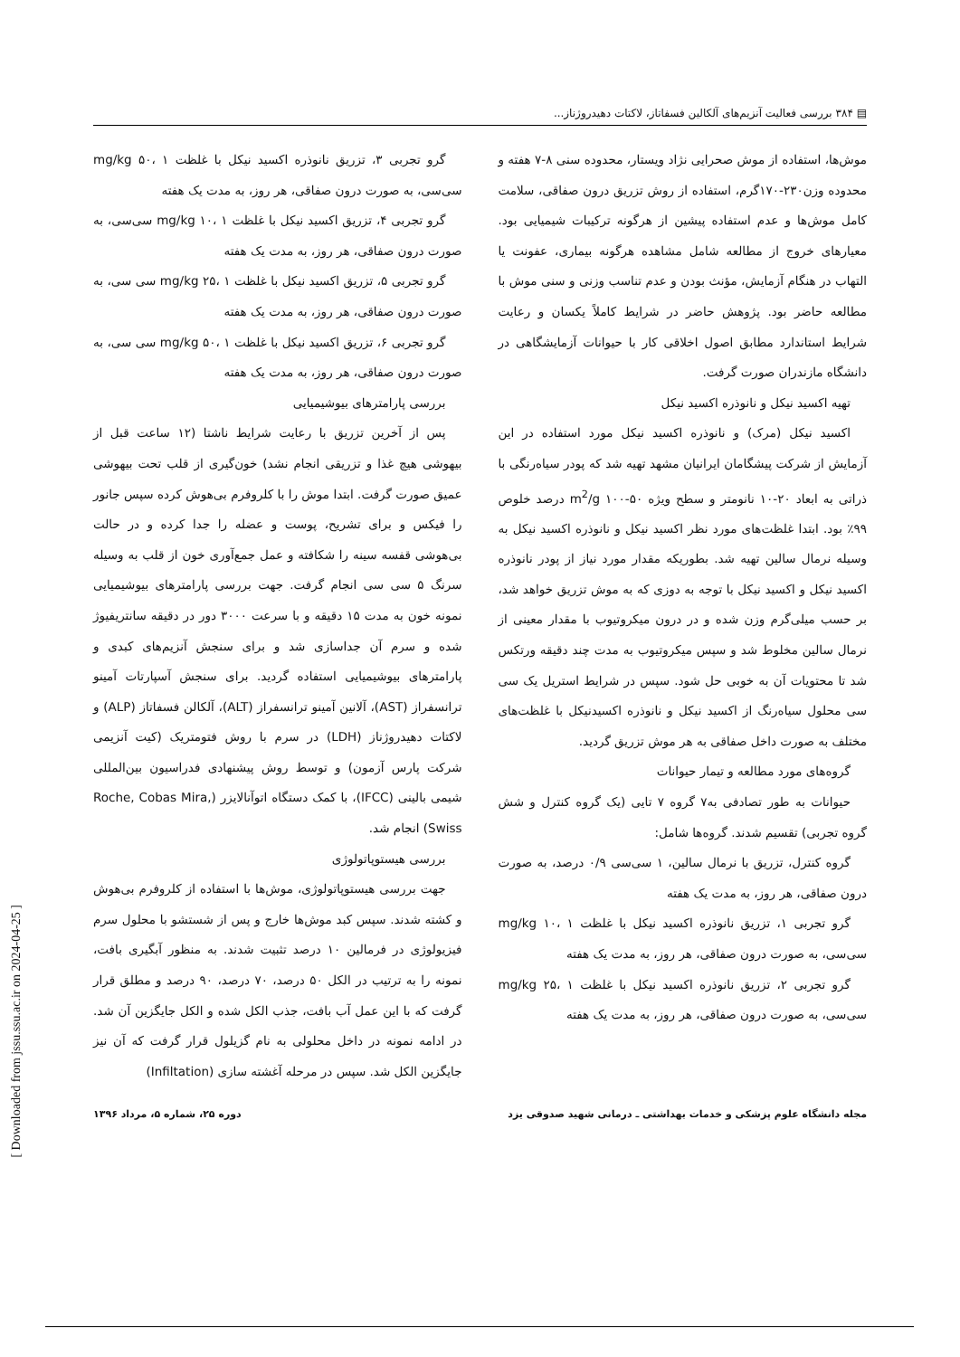▤ ۳۸۴ بررسی فعالیت آنزیم‌های آلکالین فسفاتاز، لاکتات دهیدروژناز...
موش‌ها، استفاده از موش صحرایی نژاد ویستار، محدوده سنی ۸-۷ هفته و محدوده وزن۲۳۰-۱۷۰گرم، استفاده از روش تزریق درون صفاقی، سلامت کامل موش‌ها و عدم استفاده پیشین از هرگونه ترکیبات شیمیایی بود. معیارهای خروج از مطالعه شامل مشاهده هرگونه بیماری، عفونت یا التهاب در هنگام آزمایش، مؤنث بودن و عدم تناسب وزنی و سنی موش با مطالعه حاضر بود. پژوهش حاضر در شرایط کاملاً یکسان و رعایت شرایط استاندارد مطابق اصول اخلاقی کار با حیوانات آزمایشگاهی در دانشگاه مازندران صورت گرفت.
تهیه اکسید نیکل و نانوذره اکسید نیکل
اکسید نیکل (مرک) و نانوذره اکسید نیکل مورد استفاده در این آزمایش از شرکت پیشگامان ایرانیان مشهد تهیه شد که پودر سیاه‌رنگی با ذراتی به ابعاد ۲۰-۱۰ نانومتر و سطح ویژه m<sup>2</sup>/g ۱۰۰-۵۰ درصد خلوص ۹۹٪ بود. ابتدا غلظت‌های مورد نظر اکسید نیکل و نانوذره اکسید نیکل به وسیله نرمال سالین تهیه شد. بطوریکه مقدار مورد نیاز از پودر نانوذره اکسید نیکل و اکسید نیکل با توجه به دوزی که به موش تزریق خواهد شد، بر حسب میلی‌گرم وزن شده و در درون میکروتیوب با مقدار معینی از نرمال سالین مخلوط شد و سپس میکروتیوب به مدت چند دقیقه ورتکس شد تا محتویات آن به خوبی حل شود. سپس در شرایط استریل یک سی سی محلول سیاه‌رنگ از اکسید نیکل و نانوذره اکسیدنیکل با غلظت‌های مختلف به صورت داخل صفاقی به هر موش تزریق گردید.
گروه‌های مورد مطالعه و تیمار حیوانات
حیوانات به طور تصادفی به۷ گروه ۷ تایی (یک گروه کنترل و شش گروه تجربی) تقسیم شدند. گروه‌ها شامل:
گروه کنترل، تزریق با نرمال سالین، ۱ سی‌سی ۰/۹ درصد، به صورت درون صفاقی، هر روز، به مدت یک هفته
گرو تجربی ۱، تزریق نانوذره اکسید نیکل با غلظت mg/kg ۱۰، ۱ سی‌سی، به صورت درون صفاقی، هر روز، به مدت یک هفته
گرو تجربی ۲، تزریق نانوذره اکسید نیکل با غلظت mg/kg ۲۵، ۱ سی‌سی، به صورت درون صفاقی، هر روز، به مدت یک هفته
گرو تجربی ۳، تزریق نانوذره اکسید نیکل با غلظت mg/kg ۵۰، ۱ سی‌سی، به صورت درون صفاقی، هر روز، به مدت یک هفته
گرو تجربی ۴، تزریق اکسید نیکل با غلظت mg/kg ۱۰، ۱ سی‌سی، به صورت درون صفاقی، هر روز، به مدت یک هفته
گرو تجربی ۵، تزریق اکسید نیکل با غلظت mg/kg ۲۵، ۱ سی سی، به صورت درون صفاقی، هر روز، به مدت یک هفته
گرو تجربی ۶، تزریق اکسید نیکل با غلظت mg/kg ۵۰، ۱ سی سی، به صورت درون صفاقی، هر روز، به مدت یک هفته
بررسی پارامترهای بیوشیمیایی
پس از آخرین تزریق با رعایت شرایط ناشتا (۱۲ ساعت قبل از بیهوشی هیچ غذا و تزریقی انجام نشد) خون‌گیری از قلب تحت بیهوشی عمیق صورت گرفت. ابتدا موش را با کلروفرم بی‌هوش کرده سپس جانور را فیکس و برای تشریح، پوست و عضله را جدا کرده و در حالت بی‌هوشی قفسه سینه را شکافته و عمل جمع‌آوری خون از قلب به وسیله سرنگ ۵ سی سی انجام گرفت. جهت بررسی پارامترهای بیوشیمیایی نمونه خون به مدت ۱۵ دقیقه و با سرعت ۳۰۰۰ دور در دقیقه سانتریفیوژ شده و سرم آن جداسازی شد و برای سنجش آنزیم‌های کبدی و پارامترهای بیوشیمیایی استفاده گردید. برای سنجش آسپارتات آمینو ترانسفراز (AST)، آلانین آمینو ترانسفراز (ALT)، آلکالن فسفاتاز (ALP) و لاکتات دهیدروژناز (LDH) در سرم با روش فتومتریک (کیت آنزیمی شرکت پارس آزمون) و توسط روش پیشنهادی فدراسیون بین‌المللی شیمی بالینی (IFCC)، با کمک دستگاه اتوآنالایزر (Roche, Cobas Mira, Swiss) انجام شد.
بررسی هیستوپاتولوژی
جهت بررسی هیستوپاتولوژی، موش‌ها با استفاده از کلروفرم بی‌هوش و کشته شدند. سپس کبد موش‌ها خارج و پس از شستشو با محلول سرم فیزیولوژی در فرمالین ۱۰ درصد تثبیت شدند. به منظور آبگیری بافت، نمونه را به ترتیب در الکل ۵۰ درصد، ۷۰ درصد، ۹۰ درصد و مطلق قرار گرفت که با این عمل آب بافت، جذب الکل شده و الکل جایگزین آن شد. در ادامه نمونه در داخل محلولی به نام گزیلول قرار گرفت که آن نیز جایگزین الکل شد. سپس در مرحله آغشته سازی (Infiltation)
مجله دانشگاه علوم پزشکی و خدمات بهداشتی ـ درمانی شهید صدوقی یزد دوره ۲۵، شماره ۵، مرداد ۱۳۹۶
[ Downloaded from jssu.ssu.ac.ir on 2024-04-25 ]